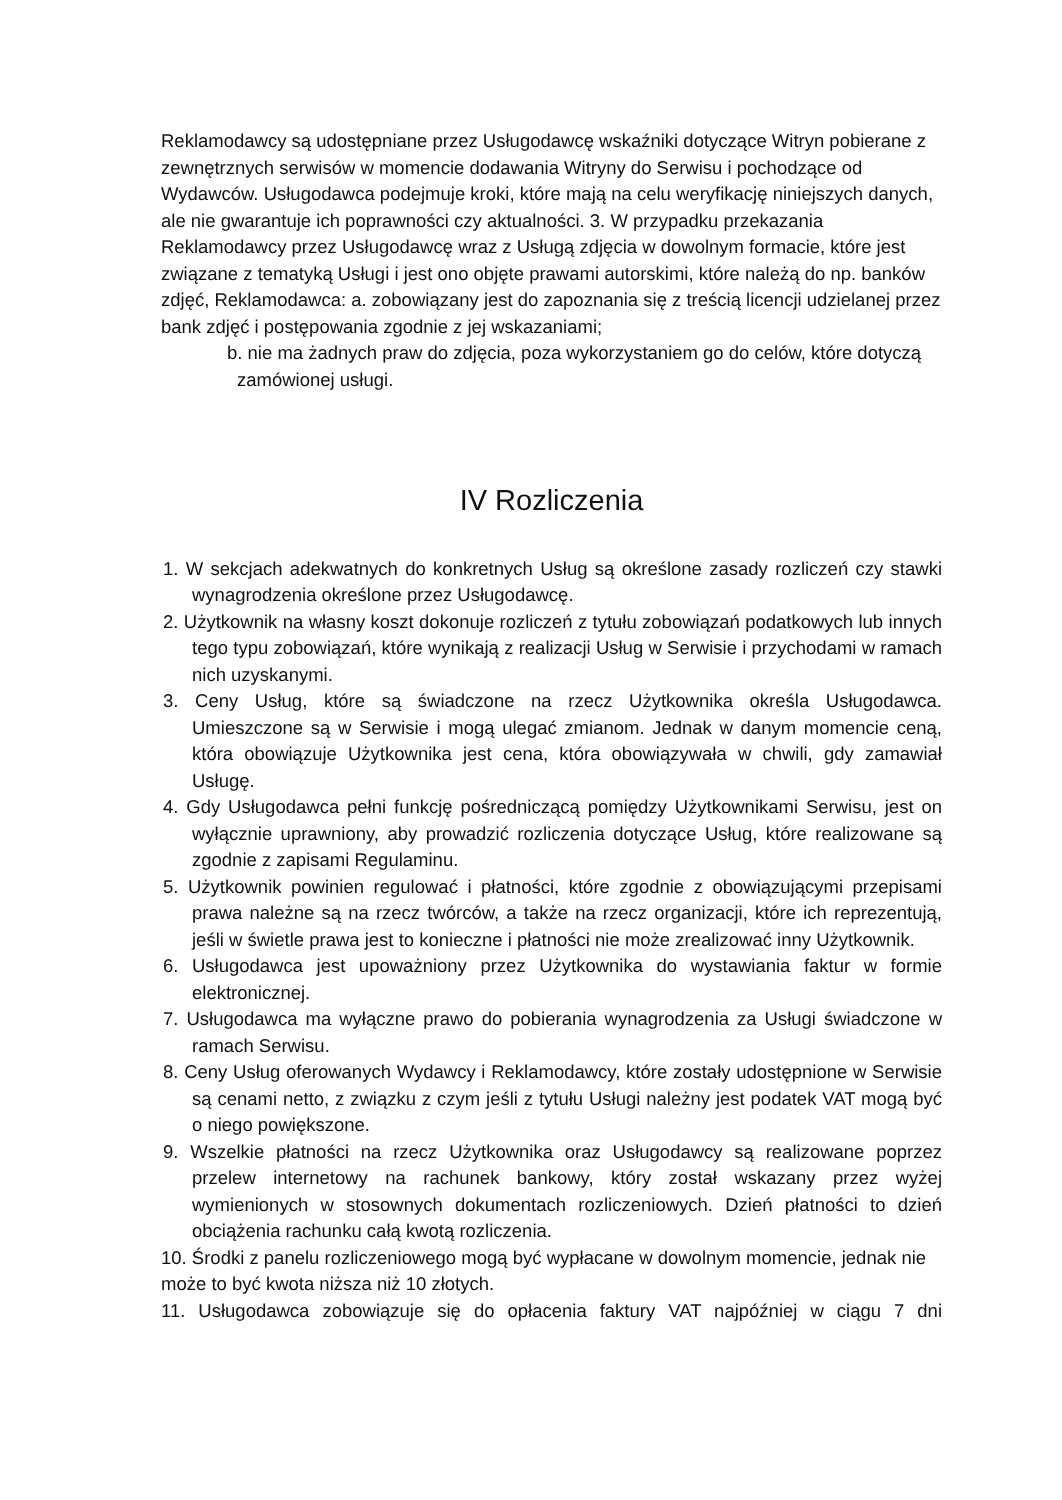Reklamodawcy są udostępniane przez Usługodawcę wskaźniki dotyczące Witryn pobierane z zewnętrznych serwisów w momencie dodawania Witryny do Serwisu i pochodzące od Wydawców. Usługodawca podejmuje kroki, które mają na celu weryfikację niniejszych danych, ale nie gwarantuje ich poprawności czy aktualności. 3. W przypadku przekazania Reklamodawcy przez Usługodawcę wraz z Usługą zdjęcia w dowolnym formacie, które jest związane z tematyką Usługi i jest ono objęte prawami autorskimi, które należą do np. banków zdjęć, Reklamodawca: a. zobowiązany jest do zapoznania się z treścią licencji udzielanej przez bank zdjęć i postępowania zgodnie z jej wskazaniami;
b. nie ma żadnych praw do zdjęcia, poza wykorzystaniem go do celów, które dotyczą zamówionej usługi.
IV Rozliczenia
1. W sekcjach adekwatnych do konkretnych Usług są określone zasady rozliczeń czy stawki wynagrodzenia określone przez Usługodawcę.
2. Użytkownik na własny koszt dokonuje rozliczeń z tytułu zobowiązań podatkowych lub innych tego typu zobowiązań, które wynikają z realizacji Usług w Serwisie i przychodami w ramach nich uzyskanymi.
3. Ceny Usług, które są świadczone na rzecz Użytkownika określa Usługodawca. Umieszczone są w Serwisie i mogą ulegać zmianom. Jednak w danym momencie ceną, która obowiązuje Użytkownika jest cena, która obowiązywała w chwili, gdy zamawiał Usługę.
4. Gdy Usługodawca pełni funkcję pośredniczącą pomiędzy Użytkownikami Serwisu, jest on wyłącznie uprawniony, aby prowadzić rozliczenia dotyczące Usług, które realizowane są zgodnie z zapisami Regulaminu.
5. Użytkownik powinien regulować i płatności, które zgodnie z obowiązującymi przepisami prawa należne są na rzecz twórców, a także na rzecz organizacji, które ich reprezentują, jeśli w świetle prawa jest to konieczne i płatności nie może zrealizować inny Użytkownik.
6. Usługodawca jest upoważniony przez Użytkownika do wystawiania faktur w formie elektronicznej.
7. Usługodawca ma wyłączne prawo do pobierania wynagrodzenia za Usługi świadczone w ramach Serwisu.
8. Ceny Usług oferowanych Wydawcy i Reklamodawcy, które zostały udostępnione w Serwisie są cenami netto, z związku z czym jeśli z tytułu Usługi należny jest podatek VAT mogą być o niego powiększone.
9. Wszelkie płatności na rzecz Użytkownika oraz Usługodawcy są realizowane poprzez przelew internetowy na rachunek bankowy, który został wskazany przez wyżej wymienionych w stosownych dokumentach rozliczeniowych. Dzień płatności to dzień obciążenia rachunku całą kwotą rozliczenia.
10. Środki z panelu rozliczeniowego mogą być wypłacane w dowolnym momencie, jednak nie może to być kwota niższa niż 10 złotych.
11. Usługodawca zobowiązuje się do opłacenia faktury VAT najpóźniej w ciągu 7 dni